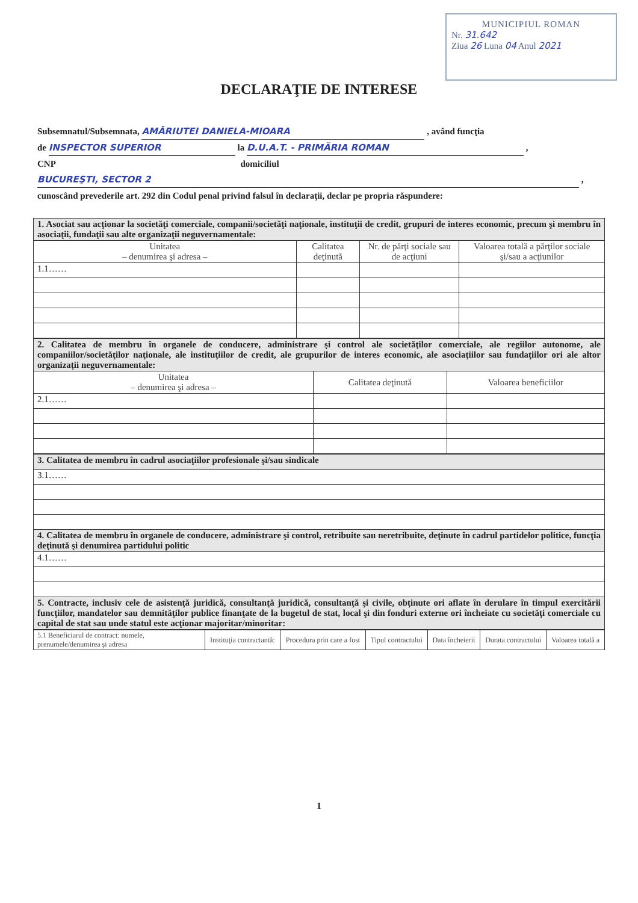MUNICIPIUL ROMAN
Nr. 31.642
Ziua 26 Luna 04 Anul 2021
DECLARAŢIE DE INTERESE
Subsemnatul/Subsemnata, AMĂRIUTEI DANIELA-MIOARA , având funcţia
de INSPECTOR SUPERIOR la D.U.A.T. - PRIMĂRIA ROMAN ,
CNP domiciliul
BUCUREŞTI, SECTOR 2 ,
cunoscând prevederile art. 292 din Codul penal privind falsul în declaraţii, declar pe propria răspundere:
| 1. Asociat sau acţionar la societăţi comerciale, companii/societăţi naţionale, instituţii de credit, grupuri de interes economic, precum şi membru în asociaţii, fundaţii sau alte organizaţii neguvernamentale: | | | |
| Unitatea – denumirea şi adresa – | Calitatea deţinută | Nr. de părţi sociale sau de acţiuni | Valoarea totală a părţilor sociale şi/sau a acţiunilor |
| 1.1…… | | | |
| 2. Calitatea de membru în organele de conducere, administrare şi control ale societăţilor comerciale, ale regiilor autonome, ale companiilor/societăţilor naţionale, ale instituţiilor de credit, ale grupurilor de interes economic, ale asociaţiilor sau fundaţiilor ori ale altor organizaţii neguvernamentale: | | |
| Unitatea – denumirea şi adresa – | Calitatea deţinută | Valoarea beneficiilor |
| 2.1…… | | |
| 3. Calitatea de membru în cadrul asociaţiilor profesionale şi/sau sindicale |
| 3.1…… |
| 4. Calitatea de membru în organele de conducere, administrare şi control, retribuite sau neretribuite, deţinute în cadrul partidelor politice, funcţia deţinută şi denumirea partidului politic |
| 4.1…… |
| 5. Contracte, inclusiv cele de asistenţă juridică, consultanţă juridică, consultanţă şi civile, obţinute ori aflate în derulare în timpul exercitării funcţiilor, mandatelor sau demnităţilor publice finanţate de la bugetul de stat, local şi din fonduri externe ori încheiate cu societăţi comerciale cu capital de stat sau unde statul este acţionar majoritar/minoritar: |
| 5.1 Beneficiarul de contract: numele, prenumele/denumirea şi adresa | Instituţia contractantă: | Procedura prin care a fost | Tipul contractului | Data încheierii | Durata contractului | Valoarea totală a |
| --- | --- | --- | --- | --- | --- | --- |
1